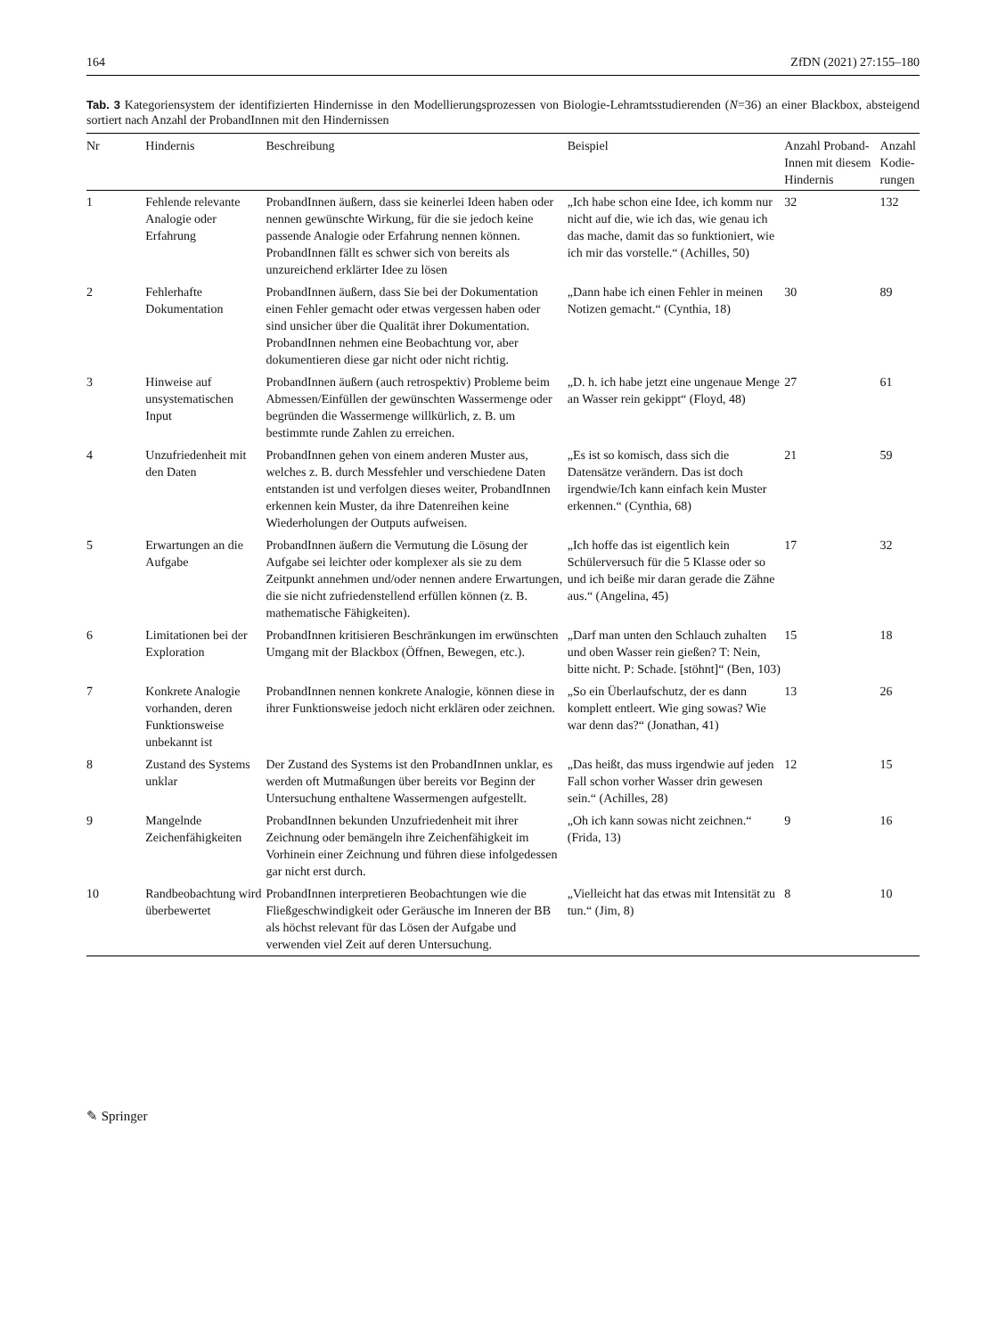164 ZfDN (2021) 27:155–180
Tab. 3 Kategoriensystem der identifizierten Hindernisse in den Modellierungsprozessen von Biologie-Lehramtsstudierenden (N=36) an einer Blackbox, absteigend sortiert nach Anzahl der ProbandInnen mit den Hindernissen
| Nr | Hindernis | Beschreibung | Beispiel | Anzahl Proband-Innen mit diesem Hindernis | Anzahl Kodie-rungen |
| --- | --- | --- | --- | --- | --- |
| 1 | Fehlende relevante Analogie oder Erfahrung | ProbandInnen äußern, dass sie keinerlei Ideen haben oder nennen gewünschte Wirkung, für die sie jedoch keine passende Analogie oder Erfahrung nennen können. ProbandInnen fällt es schwer sich von bereits als unzureichend erklärter Idee zu lösen | „Ich habe schon eine Idee, ich komm nur nicht auf die, wie ich das, wie genau ich das mache, damit das so funktioniert, wie ich mir das vorstelle.“ (Achilles, 50) | 32 | 132 |
| 2 | Fehlerhafte Dokumentation | ProbandInnen äußern, dass Sie bei der Dokumentation einen Fehler gemacht oder etwas vergessen haben oder sind unsicher über die Qualität ihrer Dokumentation. ProbandInnen nehmen eine Beobachtung vor, aber dokumentieren diese gar nicht oder nicht richtig. | „Dann habe ich einen Fehler in meinen Notizen gemacht.“ (Cynthia, 18) | 30 | 89 |
| 3 | Hinweise auf unsystematischen Input | ProbandInnen äußern (auch retrospektiv) Probleme beim Abmessen/Einfüllen der gewünschten Wassermenge oder begründen die Wassermenge willkürlich, z. B. um bestimmte runde Zahlen zu erreichen. | „D. h. ich habe jetzt eine ungenaue Menge an Wasser rein gekippt“ (Floyd, 48) | 27 | 61 |
| 4 | Unzufriedenheit mit den Daten | ProbandInnen gehen von einem anderen Muster aus, welches z. B. durch Messfehler und verschiedene Daten entstanden ist und verfolgen dieses weiter, ProbandInnen erkennen kein Muster, da ihre Datenreihen keine Wiederholungen der Outputs aufweisen. | „Es ist so komisch, dass sich die Datensätze verändern. Das ist doch irgendwie/Ich kann einfach kein Muster erkennen.“ (Cynthia, 68) | 21 | 59 |
| 5 | Erwartungen an die Aufgabe | ProbandInnen äußern die Vermutung die Lösung der Aufgabe sei leichter oder komplexer als sie zu dem Zeitpunkt annehmen und/oder nennen andere Erwartungen, die sie nicht zufriedenstellend erfüllen können (z. B. mathematische Fähigkeiten). | „Ich hoffe das ist eigentlich kein Schülerversuch für die 5 Klasse oder so und ich beiße mir daran gerade die Zähne aus.“ (Angelina, 45) | 17 | 32 |
| 6 | Limitationen bei der Exploration | ProbandInnen kritisieren Beschränkungen im erwünschten Umgang mit der Blackbox (Öffnen, Bewegen, etc.). | „Darf man unten den Schlauch zuhalten und oben Wasser rein gießen? T: Nein, bitte nicht. P: Schade. [stöhnt]“ (Ben, 103) | 15 | 18 |
| 7 | Konkrete Analogie vorhanden, deren Funktionsweise unbekannt ist | ProbandInnen nennen konkrete Analogie, können diese in ihrer Funktionsweise jedoch nicht erklären oder zeichnen. | „So ein Überlaufschutz, der es dann komplett entleert. Wie ging sowas? Wie war denn das?“ (Jonathan, 41) | 13 | 26 |
| 8 | Zustand des Systems unklar | Der Zustand des Systems ist den ProbandInnen unklar, es werden oft Mutmaßungen über bereits vor Beginn der Untersuchung enthaltene Wassermengen aufgestellt. | „Das heißt, das muss irgendwie auf jeden Fall schon vorher Wasser drin gewesen sein.“ (Achilles, 28) | 12 | 15 |
| 9 | Mangelnde Zeichenfähigkeiten | ProbandInnen bekunden Unzufriedenheit mit ihrer Zeichnung oder bemängeln ihre Zeichenfähigkeit im Vorhinein einer Zeichnung und führen diese infolgedessen gar nicht erst durch. | „Oh ich kann sowas nicht zeichnen.“ (Frida, 13) | 9 | 16 |
| 10 | Randbeobachtung wird überbewertet | ProbandInnen interpretieren Beobachtungen wie die Fließgeschwindigkeit oder Geräusche im Inneren der BB als höchst relevant für das Lösen der Aufgabe und verwenden viel Zeit auf deren Untersuchung. | „Vielleicht hat das etwas mit Intensität zu tun.“ (Jim, 8) | 8 | 10 |
✎ Springer